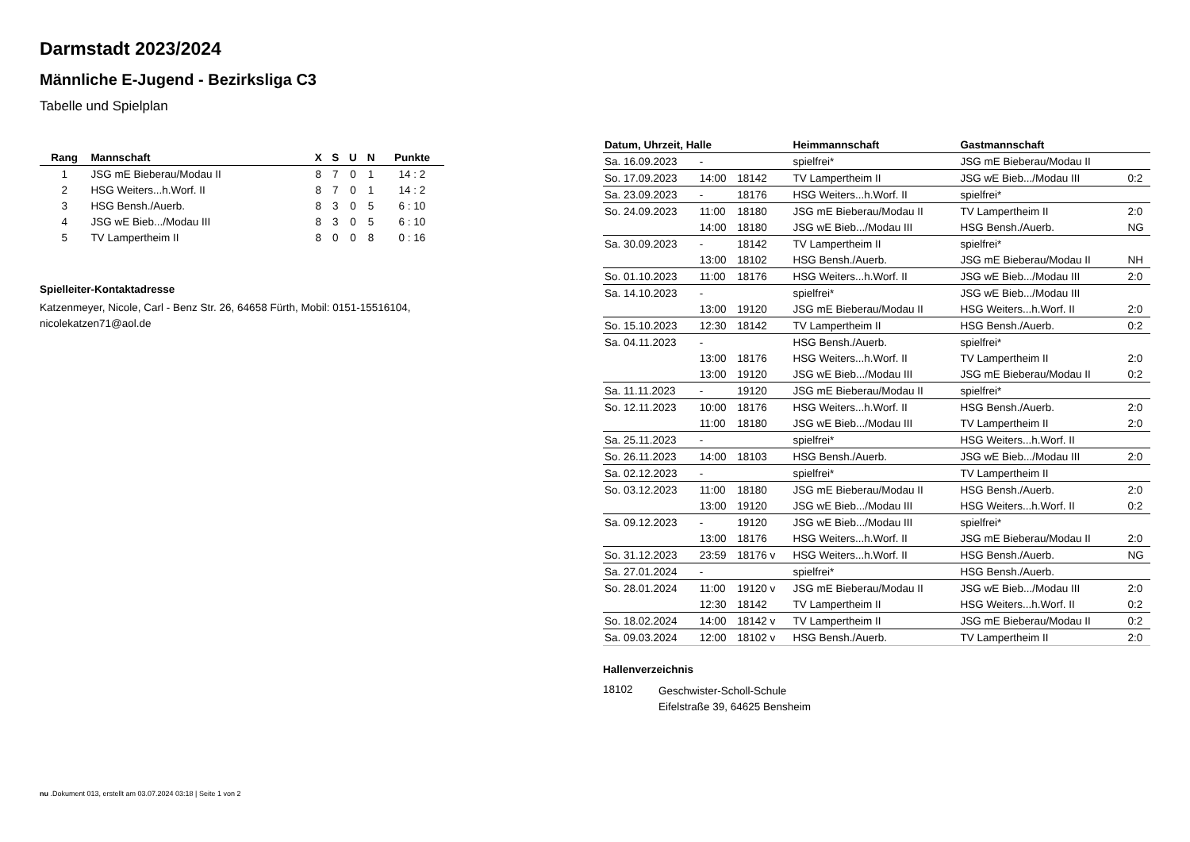Darmstadt 2023/2024
Männliche E-Jugend - Bezirksliga C3
Tabelle und Spielplan
| Rang | Mannschaft | X | S | U | N | Punkte |
| --- | --- | --- | --- | --- | --- | --- |
| 1 | JSG mE Bieberau/Modau II | 8 | 7 | 0 | 1 | 14 : 2 |
| 2 | HSG Weiters...h.Worf. II | 8 | 7 | 0 | 1 | 14 : 2 |
| 3 | HSG Bensh./Auerb. | 8 | 3 | 0 | 5 | 6 : 10 |
| 4 | JSG wE Bieb.../Modau III | 8 | 3 | 0 | 5 | 6 : 10 |
| 5 | TV Lampertheim II | 8 | 0 | 0 | 8 | 0 : 16 |
Spielleiter-Kontaktadresse
Katzenmeyer, Nicole, Carl - Benz Str. 26, 64658 Fürth, Mobil: 0151-15516104, nicolekatzen71@aol.de
| Datum, Uhrzeit, Halle | | | | Heimmannschaft | Gastmannschaft | |
| --- | --- | --- | --- | --- | --- | --- |
| Sa. 16.09.2023 | - | | | spielfrei* | JSG mE Bieberau/Modau II | |
| So. 17.09.2023 | 14:00 | 18142 | | TV Lampertheim II | JSG wE Bieb.../Modau III | 0:2 |
| Sa. 23.09.2023 | - | 18176 | | HSG Weiters...h.Worf. II | spielfrei* | |
| So. 24.09.2023 | 11:00 | 18180 | | JSG mE Bieberau/Modau II | TV Lampertheim II | 2:0 |
| | 14:00 | 18180 | | JSG wE Bieb.../Modau III | HSG Bensh./Auerb. | NG |
| Sa. 30.09.2023 | - | 18142 | | TV Lampertheim II | spielfrei* | |
| | 13:00 | 18102 | | HSG Bensh./Auerb. | JSG mE Bieberau/Modau II | NH |
| So. 01.10.2023 | 11:00 | 18176 | | HSG Weiters...h.Worf. II | JSG wE Bieb.../Modau III | 2:0 |
| Sa. 14.10.2023 | - | | | spielfrei* | JSG wE Bieb.../Modau III | |
| | 13:00 | 19120 | | JSG mE Bieberau/Modau II | HSG Weiters...h.Worf. II | 2:0 |
| So. 15.10.2023 | 12:30 | 18142 | | TV Lampertheim II | HSG Bensh./Auerb. | 0:2 |
| Sa. 04.11.2023 | - | | | HSG Bensh./Auerb. | spielfrei* | |
| | 13:00 | 18176 | | HSG Weiters...h.Worf. II | TV Lampertheim II | 2:0 |
| | 13:00 | 19120 | | JSG wE Bieb.../Modau III | JSG mE Bieberau/Modau II | 0:2 |
| Sa. 11.11.2023 | - | 19120 | | JSG mE Bieberau/Modau II | spielfrei* | |
| So. 12.11.2023 | 10:00 | 18176 | | HSG Weiters...h.Worf. II | HSG Bensh./Auerb. | 2:0 |
| | 11:00 | 18180 | | JSG wE Bieb.../Modau III | TV Lampertheim II | 2:0 |
| Sa. 25.11.2023 | - | | | spielfrei* | HSG Weiters...h.Worf. II | |
| So. 26.11.2023 | 14:00 | 18103 | | HSG Bensh./Auerb. | JSG wE Bieb.../Modau III | 2:0 |
| Sa. 02.12.2023 | - | | | spielfrei* | TV Lampertheim II | |
| So. 03.12.2023 | 11:00 | 18180 | | JSG mE Bieberau/Modau II | HSG Bensh./Auerb. | 2:0 |
| | 13:00 | 19120 | | JSG wE Bieb.../Modau III | HSG Weiters...h.Worf. II | 0:2 |
| Sa. 09.12.2023 | - | 19120 | | JSG wE Bieb.../Modau III | spielfrei* | |
| | 13:00 | 18176 | | HSG Weiters...h.Worf. II | JSG mE Bieberau/Modau II | 2:0 |
| So. 31.12.2023 | 23:59 | 18176 v | | HSG Weiters...h.Worf. II | HSG Bensh./Auerb. | NG |
| Sa. 27.01.2024 | - | | | spielfrei* | HSG Bensh./Auerb. | |
| So. 28.01.2024 | 11:00 | 19120 v | | JSG mE Bieberau/Modau II | JSG wE Bieb.../Modau III | 2:0 |
| | 12:30 | 18142 | | TV Lampertheim II | HSG Weiters...h.Worf. II | 0:2 |
| So. 18.02.2024 | 14:00 | 18142 v | | TV Lampertheim II | JSG mE Bieberau/Modau II | 0:2 |
| Sa. 09.03.2024 | 12:00 | 18102 v | | HSG Bensh./Auerb. | TV Lampertheim II | 2:0 |
Hallenverzeichnis
18102
Geschwister-Scholl-Schule
Eifelstraße 39, 64625 Bensheim
nu .Dokument 013, erstellt am 03.07.2024 03:18 | Seite 1 von 2